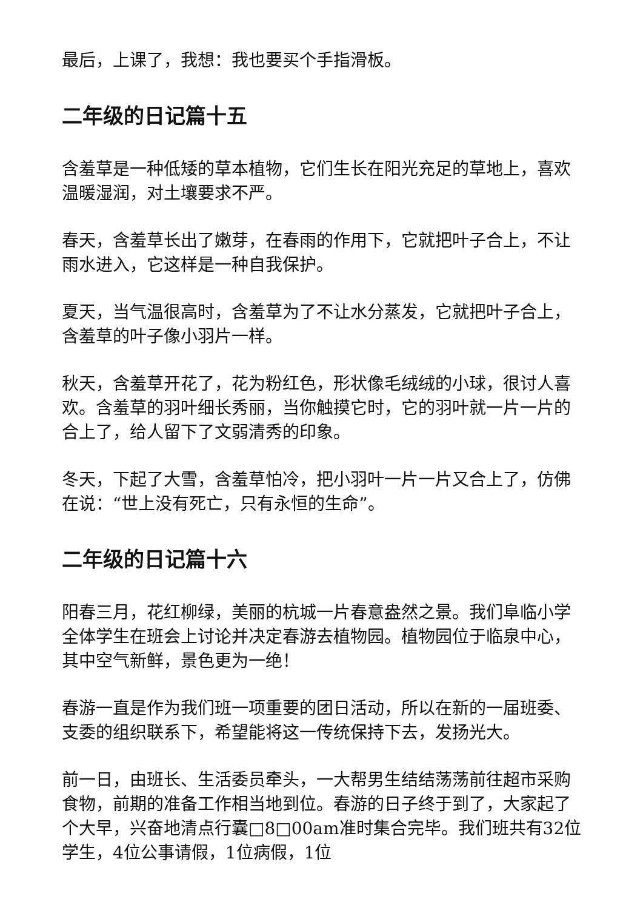最后，上课了，我想：我也要买个手指滑板。
二年级的日记篇十五
含羞草是一种低矮的草本植物，它们生长在阳光充足的草地上，喜欢温暖湿润，对土壤要求不严。
春天，含羞草长出了嫩芽，在春雨的作用下，它就把叶子合上，不让雨水进入，它这样是一种自我保护。
夏天，当气温很高时，含羞草为了不让水分蒸发，它就把叶子合上，含羞草的叶子像小羽片一样。
秋天，含羞草开花了，花为粉红色，形状像毛绒绒的小球，很讨人喜欢。含羞草的羽叶细长秀丽，当你触摸它时，它的羽叶就一片一片的合上了，给人留下了文弱清秀的印象。
冬天，下起了大雪，含羞草怕冷，把小羽叶一片一片又合上了，仿佛在说：“世上没有死亡，只有永恒的生命”。
二年级的日记篇十六
阳春三月，花红柳绿，美丽的杭城一片春意盎然之景。我们阜临小学全体学生在班会上讨论并决定春游去植物园。植物园位于临泉中心，其中空气新鲜，景色更为一绝！
春游一直是作为我们班一项重要的团日活动，所以在新的一届班委、支委的组织联系下，希望能将这一传统保持下去，发扬光大。
前一日，由班长、生活委员牵头，一大帮男生结结荡荡前往超市采购食物，前期的准备工作相当地到位。春游的日子终于到了，大家起了个大早，兴奋地清点行囊□8□00am准时集合完毕。我们班共有32位学生，4位公事请假，1位病假，1位